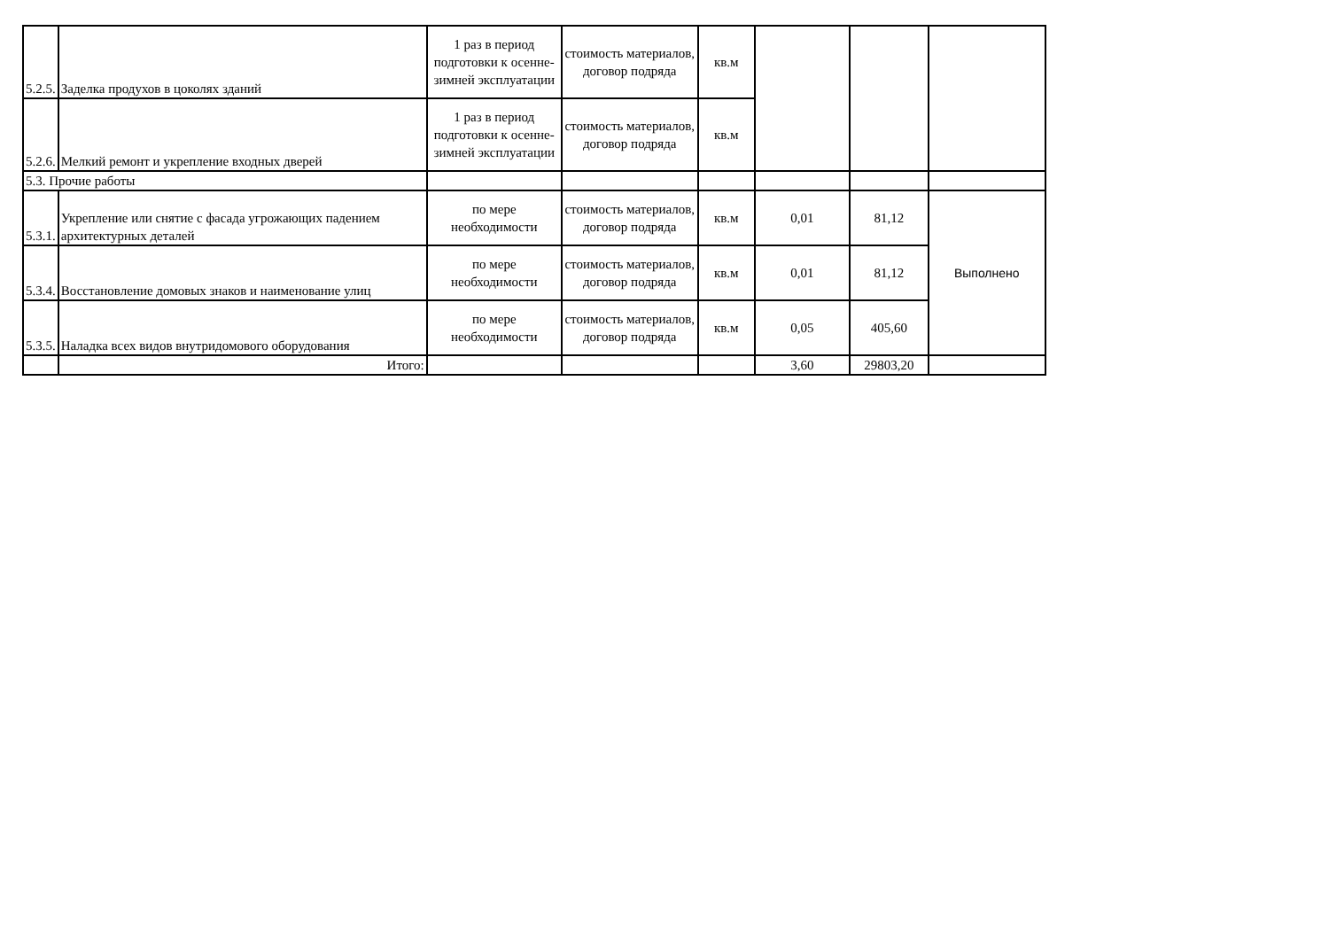| 5.2.5. | Заделка продухов в цоколях зданий | 1 раз в период подготовки к осенне-зимней эксплуатации | стоимость материалов, договор подряда | кв.м | | | |
| 5.2.6. | Мелкий ремонт и укрепление входных дверей | 1 раз в период подготовки к осенне-зимней эксплуатации | стоимость материалов, договор подряда | кв.м | | | |
| 5.3. Прочие работы | | | | | | | |
| 5.3.1. | Укрепление или снятие с фасада угрожающих падением архитектурных деталей | по мере необходимости | стоимость материалов, договор подряда | кв.м | 0,01 | 81,12 | Выполнено |
| 5.3.4. | Восстановление домовых знаков и наименование улиц | по мере необходимости | стоимость материалов, договор подряда | кв.м | 0,01 | 81,12 | |
| 5.3.5. | Наладка всех видов внутридомового оборудования | по мере необходимости | стоимость материалов, договор подряда | кв.м | 0,05 | 405,60 | |
| | Итого: | | | | 3,60 | 29803,20 | |